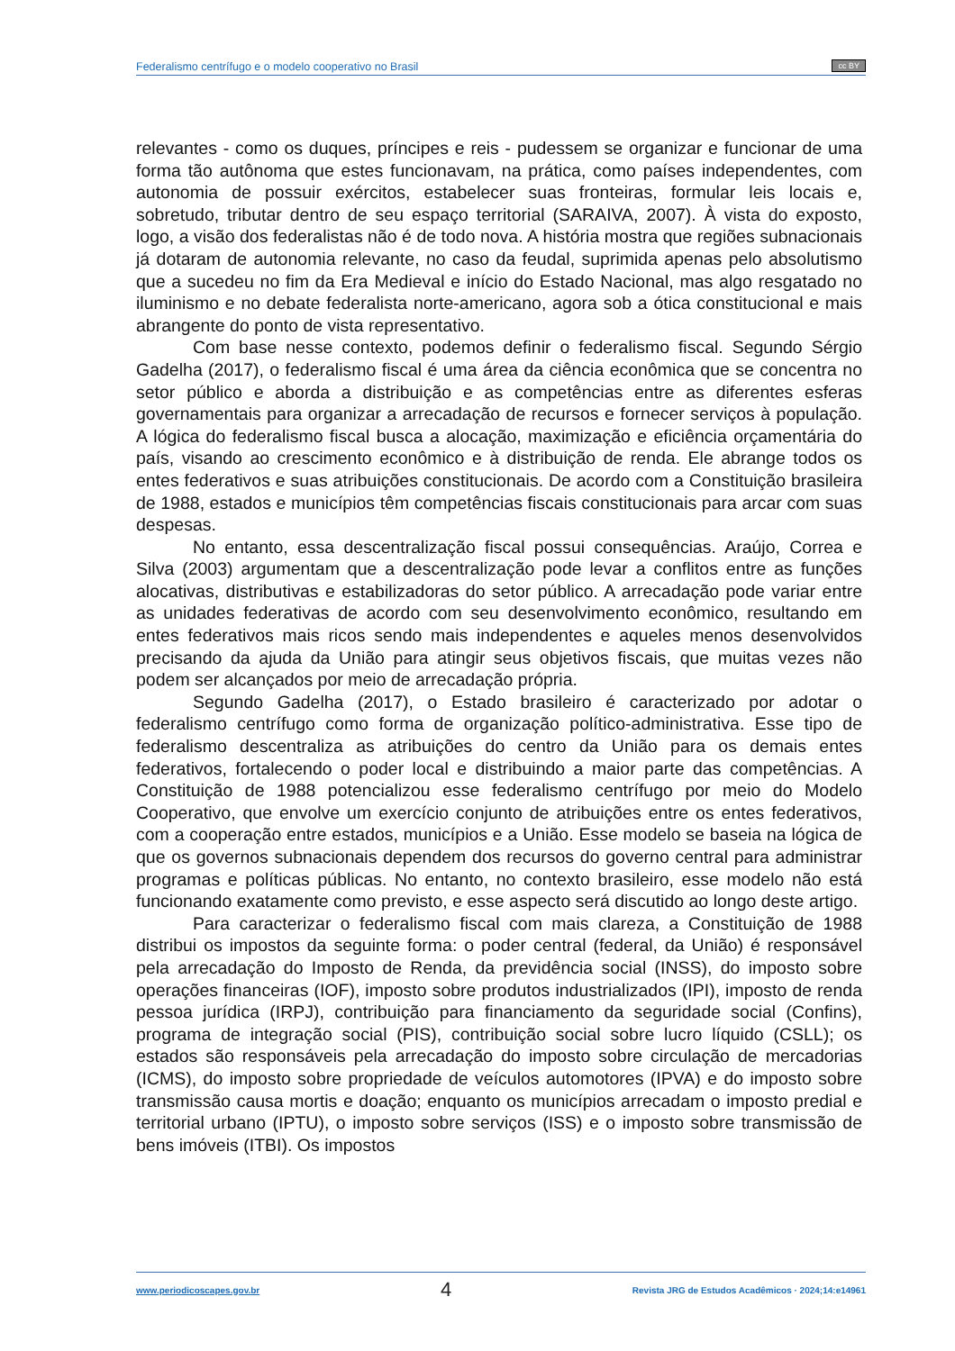Federalismo centrífugo e o modelo cooperativo no Brasil
cc BY
relevantes - como os duques, príncipes e reis - pudessem se organizar e funcionar de uma forma tão autônoma que estes funcionavam, na prática, como países independentes, com autonomia de possuir exércitos, estabelecer suas fronteiras, formular leis locais e, sobretudo, tributar dentro de seu espaço territorial (SARAIVA, 2007). À vista do exposto, logo, a visão dos federalistas não é de todo nova. A história mostra que regiões subnacionais já dotaram de autonomia relevante, no caso da feudal, suprimida apenas pelo absolutismo que a sucedeu no fim da Era Medieval e início do Estado Nacional, mas algo resgatado no iluminismo e no debate federalista norte-americano, agora sob a ótica constitucional e mais abrangente do ponto de vista representativo.
Com base nesse contexto, podemos definir o federalismo fiscal. Segundo Sérgio Gadelha (2017), o federalismo fiscal é uma área da ciência econômica que se concentra no setor público e aborda a distribuição e as competências entre as diferentes esferas governamentais para organizar a arrecadação de recursos e fornecer serviços à população. A lógica do federalismo fiscal busca a alocação, maximização e eficiência orçamentária do país, visando ao crescimento econômico e à distribuição de renda. Ele abrange todos os entes federativos e suas atribuições constitucionais. De acordo com a Constituição brasileira de 1988, estados e municípios têm competências fiscais constitucionais para arcar com suas despesas.
No entanto, essa descentralização fiscal possui consequências. Araújo, Correa e Silva (2003) argumentam que a descentralização pode levar a conflitos entre as funções alocativas, distributivas e estabilizadoras do setor público. A arrecadação pode variar entre as unidades federativas de acordo com seu desenvolvimento econômico, resultando em entes federativos mais ricos sendo mais independentes e aqueles menos desenvolvidos precisando da ajuda da União para atingir seus objetivos fiscais, que muitas vezes não podem ser alcançados por meio de arrecadação própria.
Segundo Gadelha (2017), o Estado brasileiro é caracterizado por adotar o federalismo centrífugo como forma de organização político-administrativa. Esse tipo de federalismo descentraliza as atribuições do centro da União para os demais entes federativos, fortalecendo o poder local e distribuindo a maior parte das competências. A Constituição de 1988 potencializou esse federalismo centrífugo por meio do Modelo Cooperativo, que envolve um exercício conjunto de atribuições entre os entes federativos, com a cooperação entre estados, municípios e a União. Esse modelo se baseia na lógica de que os governos subnacionais dependem dos recursos do governo central para administrar programas e políticas públicas. No entanto, no contexto brasileiro, esse modelo não está funcionando exatamente como previsto, e esse aspecto será discutido ao longo deste artigo.
Para caracterizar o federalismo fiscal com mais clareza, a Constituição de 1988 distribui os impostos da seguinte forma: o poder central (federal, da União) é responsável pela arrecadação do Imposto de Renda, da previdência social (INSS), do imposto sobre operações financeiras (IOF), imposto sobre produtos industrializados (IPI), imposto de renda pessoa jurídica (IRPJ), contribuição para financiamento da seguridade social (Confins), programa de integração social (PIS), contribuição social sobre lucro líquido (CSLL); os estados são responsáveis pela arrecadação do imposto sobre circulação de mercadorias (ICMS), do imposto sobre propriedade de veículos automotores (IPVA) e do imposto sobre transmissão causa mortis e doação; enquanto os municípios arrecadam o imposto predial e territorial urbano (IPTU), o imposto sobre serviços (ISS) e o imposto sobre transmissão de bens imóveis (ITBI). Os impostos
www.periodicoscapes.gov.br 4 Revista JRG de Estudos Acadêmicos · 2024;14:e14961